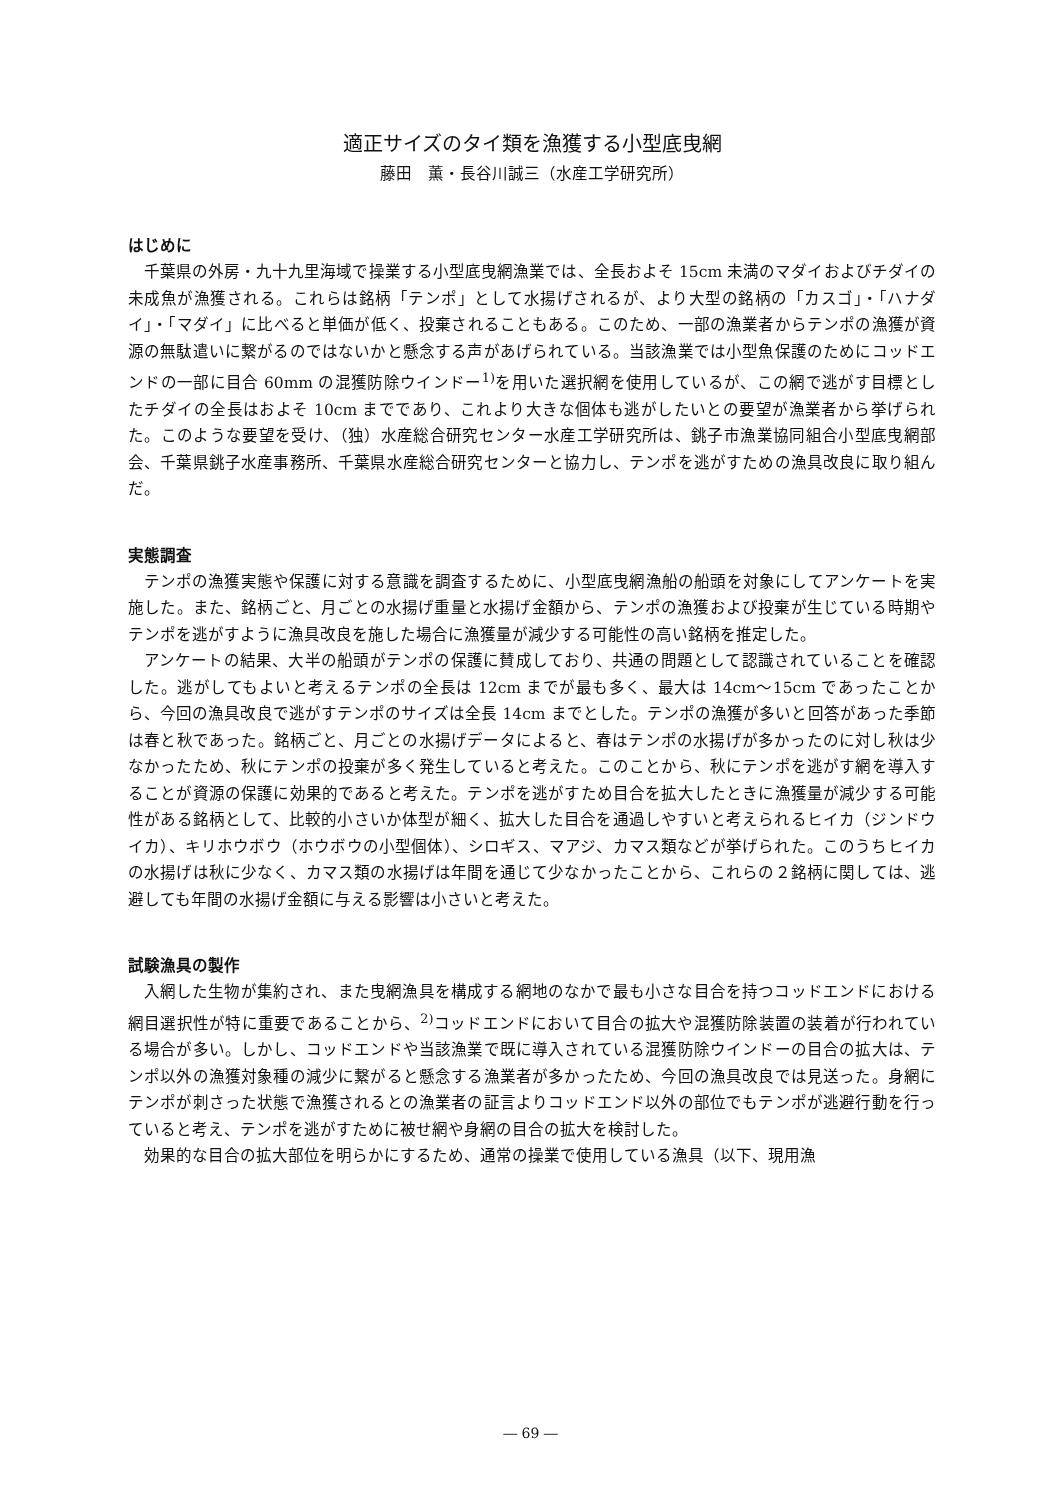適正サイズのタイ類を漁獲する小型底曳網
藤田　薫・長谷川誠三（水産工学研究所）
はじめに
千葉県の外房・九十九里海域で操業する小型底曳網漁業では、全長およそ 15cm 未満のマダイおよびチダイの未成魚が漁獲される。これらは銘柄「テンポ」として水揚げされるが、より大型の銘柄の「カスゴ」・「ハナダイ」・「マダイ」に比べると単価が低く、投棄されることもある。このため、一部の漁業者からテンポの漁獲が資源の無駄遣いに繋がるのではないかと懸念する声があげられている。当該漁業では小型魚保護のためにコッドエンドの一部に目合 60mm の混獲防除ウインドー<sup>1)</sup>を用いた選択網を使用しているが、この網で逃がす目標としたチダイの全長はおよそ 10cm までであり、これより大きな個体も逃がしたいとの要望が漁業者から挙げられた。このような要望を受け、（独）水産総合研究センター水産工学研究所は、銚子市漁業協同組合小型底曳網部会、千葉県銚子水産事務所、千葉県水産総合研究センターと協力し、テンポを逃がすための漁具改良に取り組んだ。
実態調査
テンポの漁獲実態や保護に対する意識を調査するために、小型底曳網漁船の船頭を対象にしてアンケートを実施した。また、銘柄ごと、月ごとの水揚げ重量と水揚げ金額から、テンポの漁獲および投棄が生じている時期やテンポを逃がすように漁具改良を施した場合に漁獲量が減少する可能性の高い銘柄を推定した。
アンケートの結果、大半の船頭がテンポの保護に賛成しており、共通の問題として認識されていることを確認した。逃がしてもよいと考えるテンポの全長は 12cm までが最も多く、最大は 14cm～15cm であったことから、今回の漁具改良で逃がすテンポのサイズは全長 14cm までとした。テンポの漁獲が多いと回答があった季節は春と秋であった。銘柄ごと、月ごとの水揚げデータによると、春はテンポの水揚げが多かったのに対し秋は少なかったため、秋にテンポの投棄が多く発生していると考えた。このことから、秋にテンポを逃がす網を導入することが資源の保護に効果的であると考えた。テンポを逃がすため目合を拡大したときに漁獲量が減少する可能性がある銘柄として、比較的小さいか体型が細く、拡大した目合を通過しやすいと考えられるヒイカ（ジンドウイカ）、キリホウボウ（ホウボウの小型個体）、シロギス、マアジ、カマス類などが挙げられた。このうちヒイカの水揚げは秋に少なく、カマス類の水揚げは年間を通じて少なかったことから、これらの２銘柄に関しては、逃避しても年間の水揚げ金額に与える影響は小さいと考えた。
試験漁具の製作
入網した生物が集約され、また曳網漁具を構成する網地のなかで最も小さな目合を持つコッドエンドにおける網目選択性が特に重要であることから、<sup>2)</sup>コッドエンドにおいて目合の拡大や混獲防除装置の装着が行われている場合が多い。しかし、コッドエンドや当該漁業で既に導入されている混獲防除ウインドーの目合の拡大は、テンポ以外の漁獲対象種の減少に繋がると懸念する漁業者が多かったため、今回の漁具改良では見送った。身網にテンポが刺さった状態で漁獲されるとの漁業者の証言よりコッドエンド以外の部位でもテンポが逃避行動を行っていると考え、テンポを逃がすために被せ網や身網の目合の拡大を検討した。
効果的な目合の拡大部位を明らかにするため、通常の操業で使用している漁具（以下、現用漁
― 69 ―